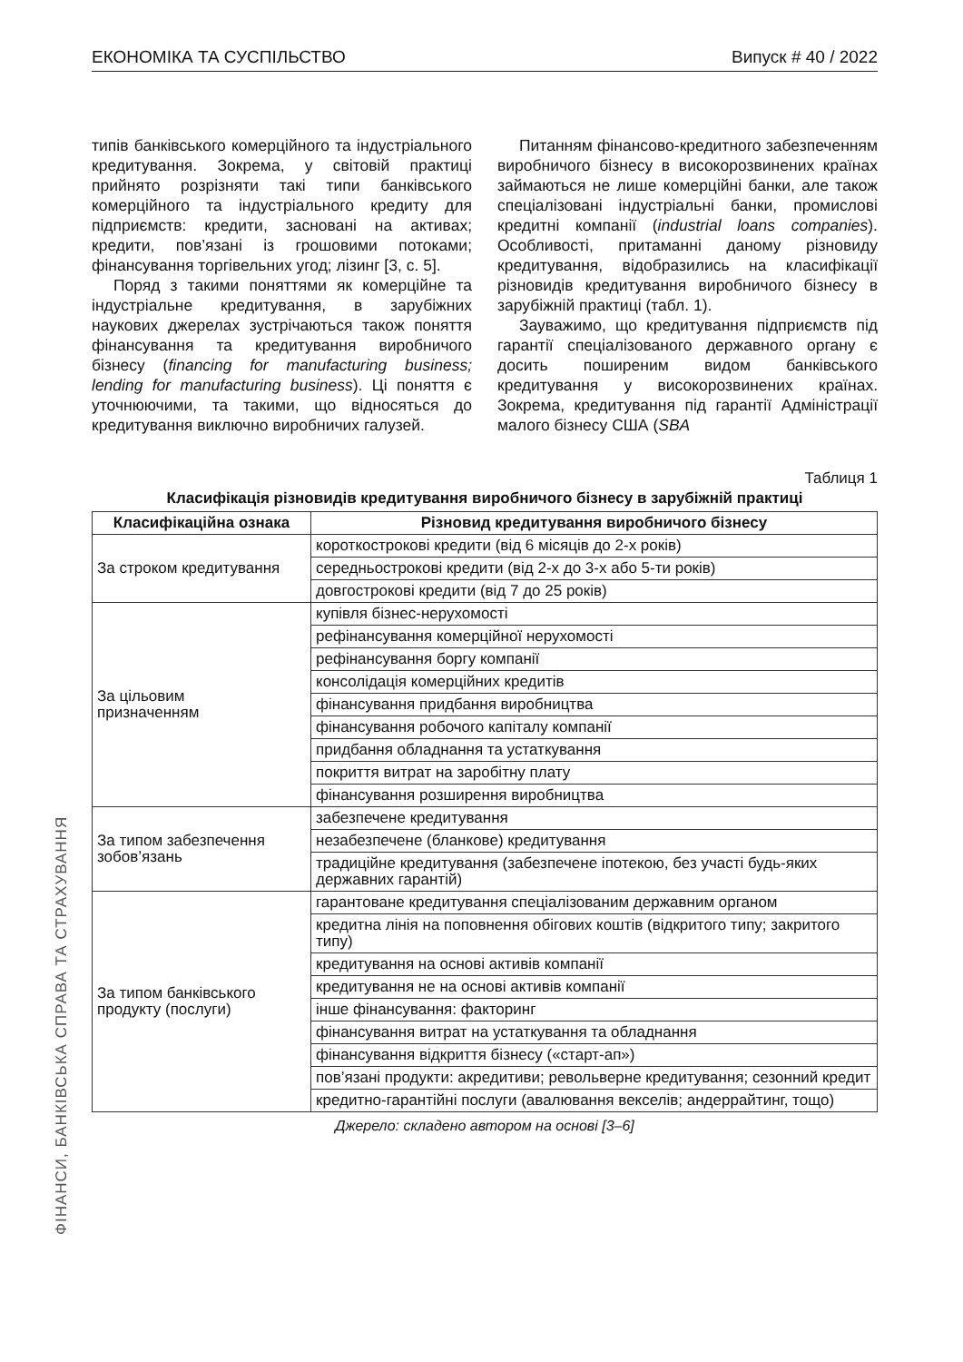ЕКОНОМІКА ТА СУСПІЛЬСТВО Випуск # 40 / 2022
типів банківського комерційного та індустріального кредитування. Зокрема, у світовій практиці прийнято розрізняти такі типи банківського комерційного та індустріального кредиту для підприємств: кредити, засновані на активах; кредити, пов’язані із грошовими потоками; фінансування торгівельних угод; лізинг [3, с. 5].
Поряд з такими поняттями як комерційне та індустріальне кредитування, в зарубіжних наукових джерелах зустрічаються також поняття фінансування та кредитування виробничого бізнесу (financing for manufacturing business; lending for manufacturing business). Ці поняття є уточнюючими, та такими, що відносяться до кредитування виключно виробничих галузей.
Питанням фінансово-кредитного забезпеченням виробничого бізнесу в високорозвинених країнах займаються не лише комерційні банки, але також спеціалізовані індустріальні банки, промислові кредитні компанії (industrial loans companies). Особливості, притаманні даному різновиду кредитування, відобразились на класифікації різновидів кредитування виробничого бізнесу в зарубіжній практиці (табл. 1).
Зауважимо, що кредитування підприємств під гарантії спеціалізованого державного органу є досить поширеним видом банківського кредитування у високорозвинених країнах. Зокрема, кредитування під гарантії Адміністрації малого бізнесу США (SBA
Таблиця 1
Класифікація різновидів кредитування виробничого бізнесу в зарубіжній практиці
| Класифікаційна ознака | Різновид кредитування виробничого бізнесу |
| --- | --- |
| За строком кредитування | короткострокові кредити (від 6 місяців до 2-х років) |
| | середньострокові кредити (від 2-х до 3-х або 5-ти років) |
| | довгострокові кредити (від 7 до 25 років) |
| За цільовим призначенням | купівля бізнес-нерухомості |
| | рефінансування комерційної нерухомості |
| | рефінансування боргу компанії |
| | консолідація комерційних кредитів |
| | фінансування придбання виробництва |
| | фінансування робочого капіталу компанії |
| | придбання обладнання та устаткування |
| | покриття витрат на заробітну плату |
| | фінансування розширення виробництва |
| За типом забезпечення зобов’язань | забезпечене кредитування |
| | незабезпечене (бланкове) кредитування |
| | традиційне кредитування (забезпечене іпотекою, без участі будь-яких державних гарантій) |
| За типом банківського продукту (послуги) | гарантоване кредитування спеціалізованим державним органом |
| | кредитна лінія на поповнення обігових коштів (відкритого типу; закритого типу) |
| | кредитування на основі активів компанії |
| | кредитування не на основі активів компанії |
| | інше фінансування: факторинг |
| | фінансування витрат на устаткування та обладнання |
| | фінансування відкриття бізнесу («старт-ап») |
| | пов’язані продукти: акредитиви; револьверне кредитування; сезонний кредит |
| | кредитно-гарантійні послуги (авалювання векселів; андеррайтинг, тощо) |
Джерело: складено автором на основі [3–6]
ФІНАНСИ, БАНКІВСЬКА СПРАВА ТА СТРАХУВАННЯ